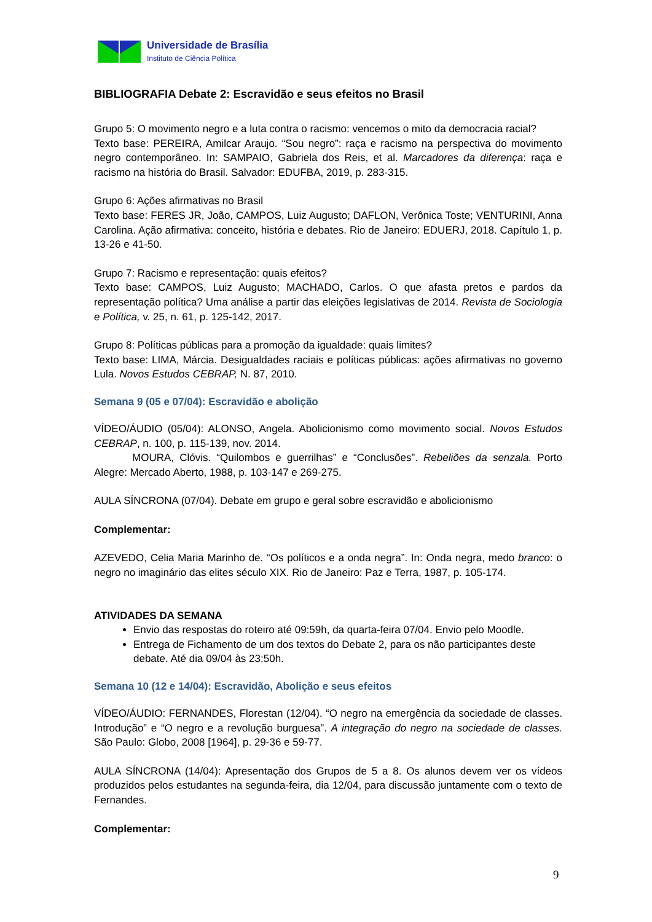Universidade de Brasília
Instituto de Ciência Política
BIBLIOGRAFIA Debate 2: Escravidão e seus efeitos no Brasil
Grupo 5: O movimento negro e a luta contra o racismo: vencemos o mito da democracia racial?
Texto base: PEREIRA, Amilcar Araujo. “Sou negro”: raça e racismo na perspectiva do movimento negro contemporâneo. In: SAMPAIO, Gabriela dos Reis, et al. Marcadores da diferença: raça e racismo na história do Brasil. Salvador: EDUFBA, 2019, p. 283-315.
Grupo 6: Ações afirmativas no Brasil
Texto base: FERES JR, João, CAMPOS, Luiz Augusto; DAFLON, Verônica Toste; VENTURINI, Anna Carolina. Ação afirmativa: conceito, história e debates. Rio de Janeiro: EDUERJ, 2018. Capítulo 1, p. 13-26 e 41-50.
Grupo 7: Racismo e representação: quais efeitos?
Texto base: CAMPOS, Luiz Augusto; MACHADO, Carlos. O que afasta pretos e pardos da representação política? Uma análise a partir das eleições legislativas de 2014. Revista de Sociologia e Política, v. 25, n. 61, p. 125-142, 2017.
Grupo 8: Políticas públicas para a promoção da igualdade: quais limites?
Texto base: LIMA, Márcia. Desigualdades raciais e políticas públicas: ações afirmativas no governo Lula. Novos Estudos CEBRAP, N. 87, 2010.
Semana 9 (05 e 07/04): Escravidão e abolição
VÍDEO/ÁUDIO (05/04): ALONSO, Angela. Abolicionismo como movimento social. Novos Estudos CEBRAP, n. 100, p. 115-139, nov. 2014.
MOURA, Clóvis. “Quilombos e guerrilhas” e “Conclusões”. Rebeliões da senzala. Porto Alegre: Mercado Aberto, 1988, p. 103-147 e 269-275.
AULA SÍNCRONA (07/04). Debate em grupo e geral sobre escravidão e abolicionismo
Complementar:
AZEVEDO, Celia Maria Marinho de. “Os políticos e a onda negra”. In: Onda negra, medo branco: o negro no imaginário das elites século XIX. Rio de Janeiro: Paz e Terra, 1987, p. 105-174.
ATIVIDADES DA SEMANA
Envio das respostas do roteiro até 09:59h, da quarta-feira 07/04. Envio pelo Moodle.
Entrega de Fichamento de um dos textos do Debate 2, para os não participantes deste debate. Até dia 09/04 às 23:50h.
Semana 10 (12 e 14/04): Escravidão, Abolição e seus efeitos
VÍDEO/ÁUDIO: FERNANDES, Florestan (12/04). “O negro na emergência da sociedade de classes. Introdução” e “O negro e a revolução burguesa”. A integração do negro na sociedade de classes. São Paulo: Globo, 2008 [1964], p. 29-36 e 59-77.
AULA SÍNCRONA (14/04): Apresentação dos Grupos de 5 a 8. Os alunos devem ver os vídeos produzidos pelos estudantes na segunda-feira, dia 12/04, para discussão juntamente com o texto de Fernandes.
Complementar:
9